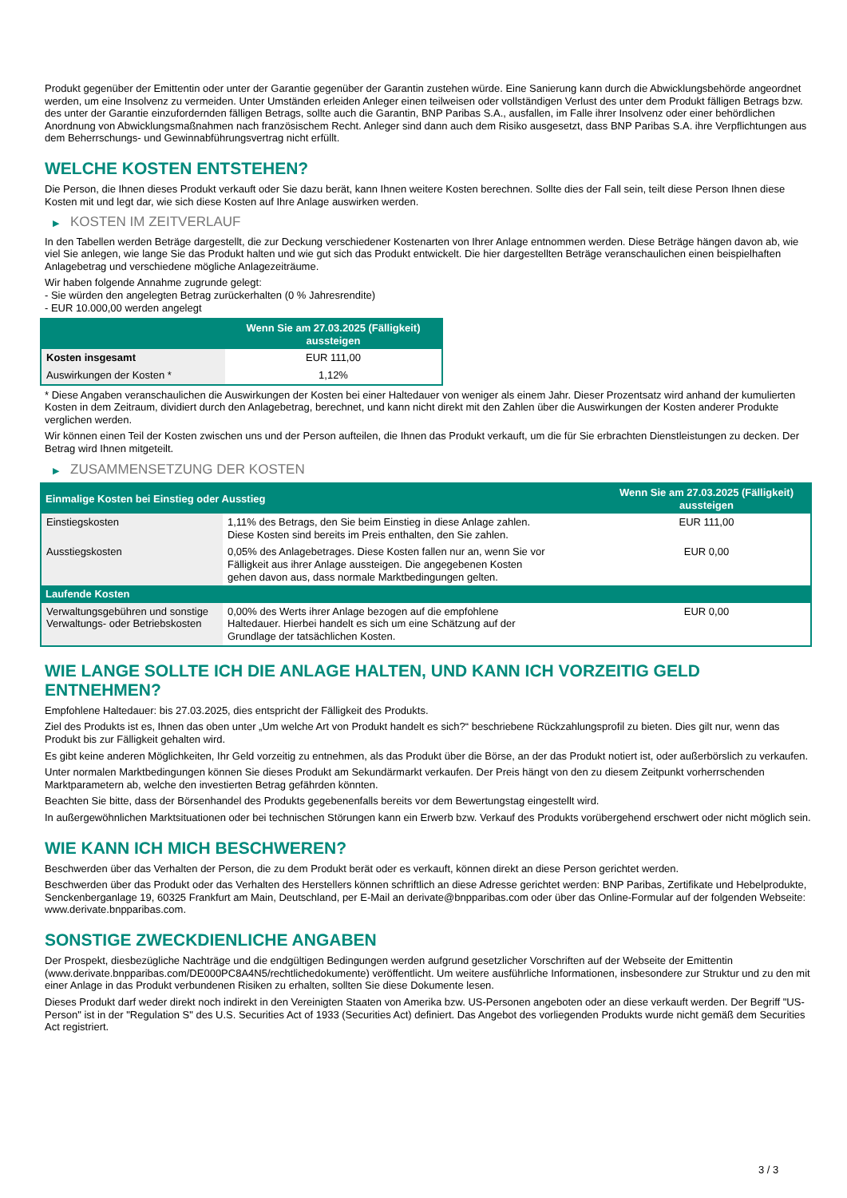Produkt gegenüber der Emittentin oder unter der Garantie gegenüber der Garantin zustehen würde. Eine Sanierung kann durch die Abwicklungsbehörde angeordnet werden, um eine Insolvenz zu vermeiden. Unter Umständen erleiden Anleger einen teilweisen oder vollständigen Verlust des unter dem Produkt fälligen Betrags bzw. des unter der Garantie einzufordernden fälligen Betrags, sollte auch die Garantin, BNP Paribas S.A., ausfallen, im Falle ihrer Insolvenz oder einer behördlichen Anordnung von Abwicklungsmaßnahmen nach französischem Recht. Anleger sind dann auch dem Risiko ausgesetzt, dass BNP Paribas S.A. ihre Verpflichtungen aus dem Beherrschungs- und Gewinnabführungsvertrag nicht erfüllt.
WELCHE KOSTEN ENTSTEHEN?
Die Person, die Ihnen dieses Produkt verkauft oder Sie dazu berät, kann Ihnen weitere Kosten berechnen. Sollte dies der Fall sein, teilt diese Person Ihnen diese Kosten mit und legt dar, wie sich diese Kosten auf Ihre Anlage auswirken werden.
▶ KOSTEN IM ZEITVERLAUF
In den Tabellen werden Beträge dargestellt, die zur Deckung verschiedener Kostenarten von Ihrer Anlage entnommen werden. Diese Beträge hängen davon ab, wie viel Sie anlegen, wie lange Sie das Produkt halten und wie gut sich das Produkt entwickelt. Die hier dargestellten Beträge veranschaulichen einen beispielhaften Anlagebetrag und verschiedene mögliche Anlagezeiträume.
Wir haben folgende Annahme zugrunde gelegt:
- Sie würden den angelegten Betrag zurückerhalten (0 % Jahresrendite)
- EUR 10.000,00 werden angelegt
| | Wenn Sie am 27.03.2025 (Fälligkeit) aussteigen |
| --- | --- |
| Kosten insgesamt | EUR 111,00 |
| Auswirkungen der Kosten * | 1,12% |
* Diese Angaben veranschaulichen die Auswirkungen der Kosten bei einer Haltedauer von weniger als einem Jahr. Dieser Prozentsatz wird anhand der kumulierten Kosten in dem Zeitraum, dividiert durch den Anlagebetrag, berechnet, und kann nicht direkt mit den Zahlen über die Auswirkungen der Kosten anderer Produkte verglichen werden.
Wir können einen Teil der Kosten zwischen uns und der Person aufteilen, die Ihnen das Produkt verkauft, um die für Sie erbrachten Dienstleistungen zu decken. Der Betrag wird Ihnen mitgeteilt.
▶ ZUSAMMENSETZUNG DER KOSTEN
| Einmalige Kosten bei Einstieg oder Ausstieg | | Wenn Sie am 27.03.2025 (Fälligkeit) aussteigen |
| --- | --- | --- |
| Einstiegskosten | 1,11% des Betrags, den Sie beim Einstieg in diese Anlage zahlen. Diese Kosten sind bereits im Preis enthalten, den Sie zahlen. | EUR 111,00 |
| Ausstiegskosten | 0,05% des Anlagebetrages. Diese Kosten fallen nur an, wenn Sie vor Fälligkeit aus ihrer Anlage aussteigen. Die angegebenen Kosten gehen davon aus, dass normale Marktbedingungen gelten. | EUR 0,00 |
| Laufende Kosten | | |
| Verwaltungsgebühren und sonstige Verwaltungs- oder Betriebskosten | 0,00% des Werts ihrer Anlage bezogen auf die empfohlene Haltedauer. Hierbei handelt es sich um eine Schätzung auf der Grundlage der tatsächlichen Kosten. | EUR 0,00 |
WIE LANGE SOLLTE ICH DIE ANLAGE HALTEN, UND KANN ICH VORZEITIG GELD ENTNEHMEN?
Empfohlene Haltedauer: bis 27.03.2025, dies entspricht der Fälligkeit des Produkts.
Ziel des Produkts ist es, Ihnen das oben unter „Um welche Art von Produkt handelt es sich?“ beschriebene Rückzahlungsprofil zu bieten. Dies gilt nur, wenn das Produkt bis zur Fälligkeit gehalten wird.
Es gibt keine anderen Möglichkeiten, Ihr Geld vorzeitig zu entnehmen, als das Produkt über die Börse, an der das Produkt notiert ist, oder außerbörslich zu verkaufen.
Unter normalen Marktbedingungen können Sie dieses Produkt am Sekundärmarkt verkaufen. Der Preis hängt von den zu diesem Zeitpunkt vorherrschenden Marktparametern ab, welche den investierten Betrag gefährden könnten.
Beachten Sie bitte, dass der Börsenhandel des Produkts gegebenenfalls bereits vor dem Bewertungstag eingestellt wird.
In außergewöhnlichen Marktsituationen oder bei technischen Störungen kann ein Erwerb bzw. Verkauf des Produkts vorübergehend erschwert oder nicht möglich sein.
WIE KANN ICH MICH BESCHWEREN?
Beschwerden über das Verhalten der Person, die zu dem Produkt berät oder es verkauft, können direkt an diese Person gerichtet werden.
Beschwerden über das Produkt oder das Verhalten des Herstellers können schriftlich an diese Adresse gerichtet werden: BNP Paribas, Zertifikate und Hebelprodukte, Senckenberganlage 19, 60325 Frankfurt am Main, Deutschland, per E-Mail an derivate@bnpparibas.com oder über das Online-Formular auf der folgenden Webseite: www.derivate.bnpparibas.com.
SONSTIGE ZWECKDIENLICHE ANGABEN
Der Prospekt, diesbezügliche Nachträge und die endgültigen Bedingungen werden aufgrund gesetzlicher Vorschriften auf der Webseite der Emittentin (www.derivate.bnpparibas.com/DE000PC8A4N5/rechtlichedokumente) veröffentlicht. Um weitere ausführliche Informationen, insbesondere zur Struktur und zu den mit einer Anlage in das Produkt verbundenen Risiken zu erhalten, sollten Sie diese Dokumente lesen.
Dieses Produkt darf weder direkt noch indirekt in den Vereinigten Staaten von Amerika bzw. US-Personen angeboten oder an diese verkauft werden. Der Begriff "US-Person" ist in der "Regulation S" des U.S. Securities Act of 1933 (Securities Act) definiert. Das Angebot des vorliegenden Produkts wurde nicht gemäß dem Securities Act registriert.
3 / 3